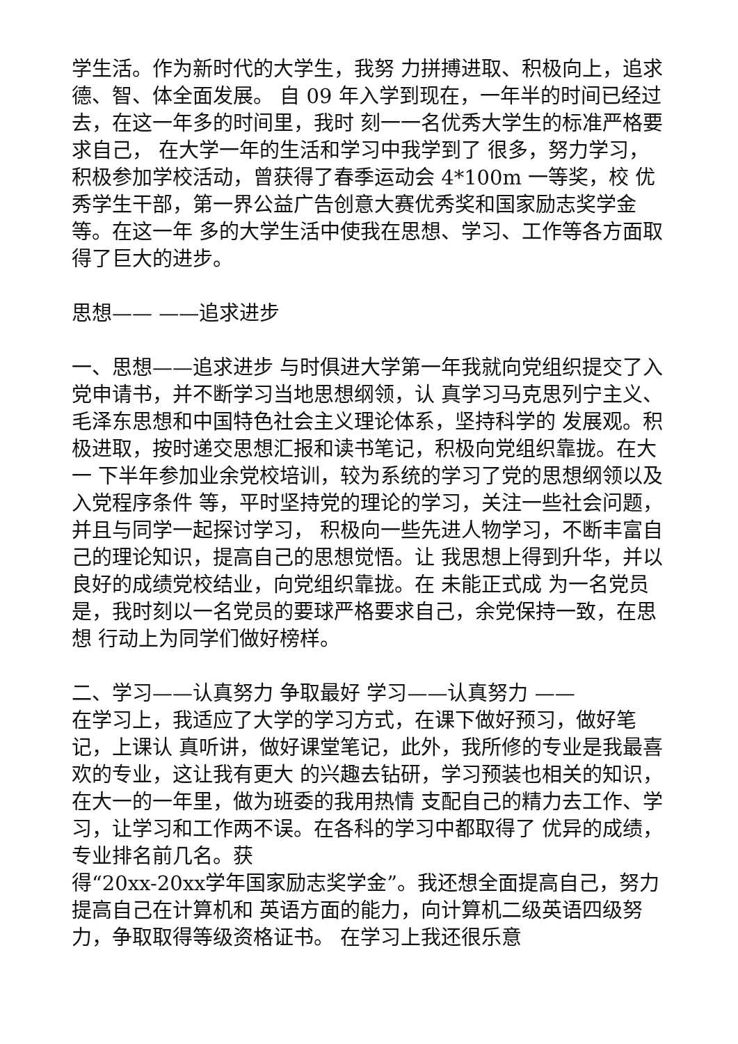学生活。作为新时代的大学生，我努 力拼搏进取、积极向上，追求德、智、体全面发展。 自 09 年入学到现在，一年半的时间已经过去，在这一年多的时间里，我时 刻一一名优秀大学生的标准严格要求自己， 在大学一年的生活和学习中我学到了 很多，努力学习，积极参加学校活动，曾获得了春季运动会 4*100m 一等奖，校 优秀学生干部，第一界公益广告创意大赛优秀奖和国家励志奖学金等。在这一年 多的大学生活中使我在思想、学习、工作等各方面取得了巨大的进步。
思想—— ——追求进步
一、思想——追求进步 与时俱进大学第一年我就向党组织提交了入党申请书，并不断学习当地思想纲领，认 真学习马克思列宁主义、毛泽东思想和中国特色社会主义理论体系，坚持科学的 发展观。积极进取，按时递交思想汇报和读书笔记，积极向党组织靠拢。在大一 下半年参加业余党校培训，较为系统的学习了党的思想纲领以及入党程序条件 等，平时坚持党的理论的学习，关注一些社会问题，并且与同学一起探讨学习， 积极向一些先进人物学习，不断丰富自己的理论知识，提高自己的思想觉悟。让 我思想上得到升华，并以良好的成绩党校结业，向党组织靠拢。在 未能正式成 为一名党员是，我时刻以一名党员的要球严格要求自己，余党保持一致，在思想 行动上为同学们做好榜样。
二、学习——认真努力 争取最好 学习——认真努力 ——
在学习上，我适应了大学的学习方式，在课下做好预习，做好笔记，上课认 真听讲，做好课堂笔记，此外，我所修的专业是我最喜欢的专业，这让我有更大 的兴趣去钻研，学习预装也相关的知识，在大一的一年里，做为班委的我用热情 支配自己的精力去工作、学习，让学习和工作两不误。在各科的学习中都取得了 优异的成绩，专业排名前几名。获
得“20xx-20xx学年国家励志奖学金”。我还想全面提高自己，努力提高自己在计算机和 英语方面的能力，向计算机二级英语四级努力，争取取得等级资格证书。 在学习上我还很乐意